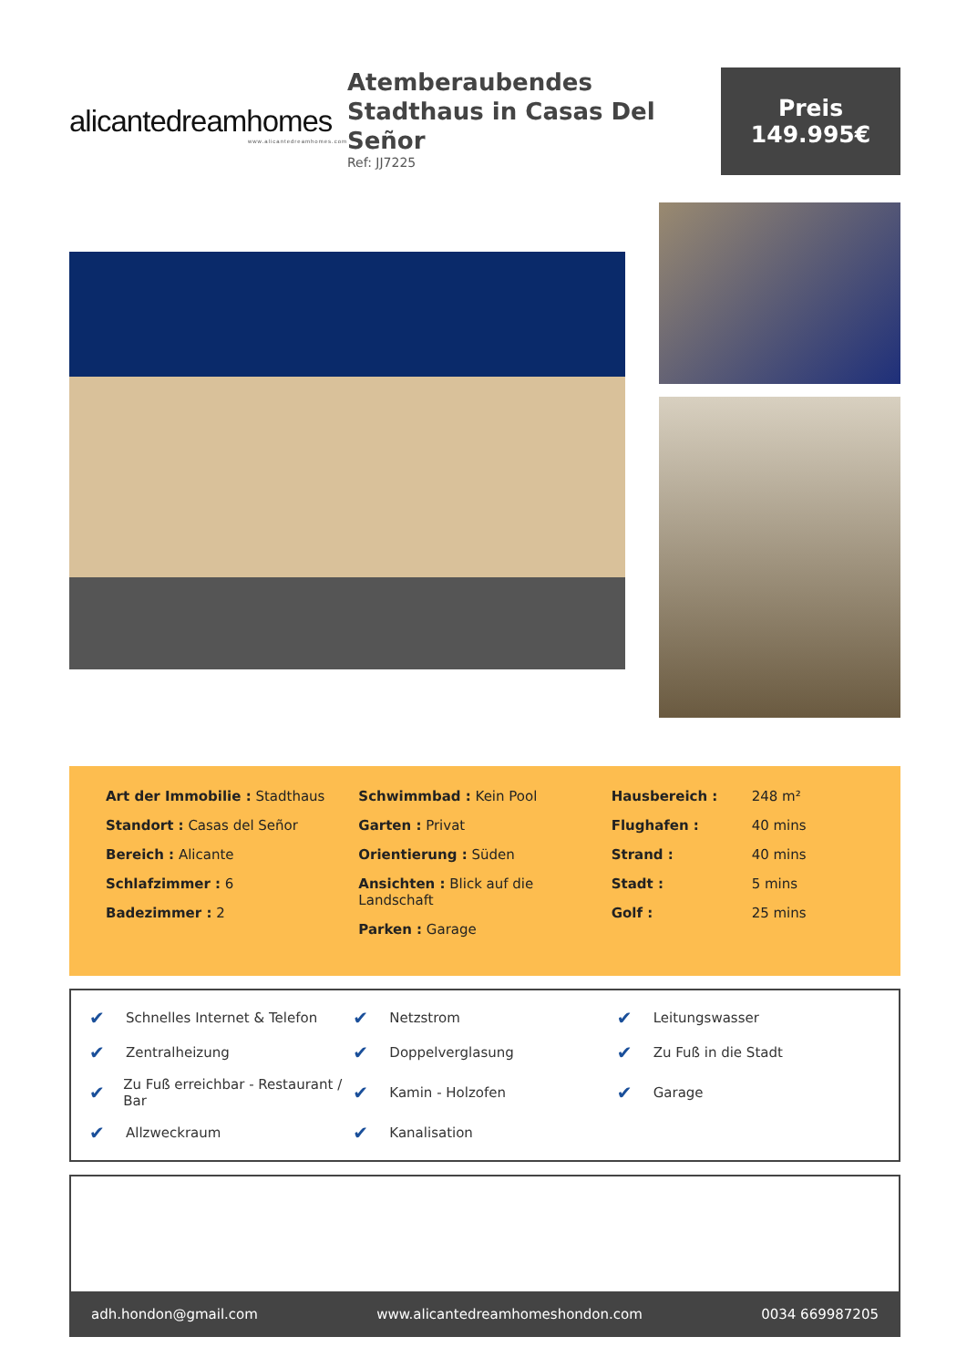alicantedreamhomes
www.alicantedreamhomes.com
Atemberaubendes Stadthaus in Casas Del Señor
Ref: JJ7225
Preis
149.995€
Art der Immobilie : Stadthaus
Standort : Casas del Señor
Bereich : Alicante
Schlafzimmer : 6
Badezimmer : 2
Schwimmbad : Kein Pool
Garten : Privat
Orientierung : Süden
Ansichten : Blick auf die Landschaft
Parken : Garage
Hausbereich : 248 m²
Flughafen : 40 mins
Strand : 40 mins
Stadt : 5 mins
Golf : 25 mins
✔ Schnelles Internet & Telefon
✔ Netzstrom
✔ Leitungswasser
✔ Zentralheizung
✔ Doppelverglasung
✔ Zu Fuß in die Stadt
✔ Zu Fuß erreichbar - Restaurant / Bar
✔ Kamin - Holzofen
✔ Garage
✔ Allzweckraum
✔ Kanalisation
adh.hondon@gmail.com www.alicantedreamhomeshondon.com 0034 669987205